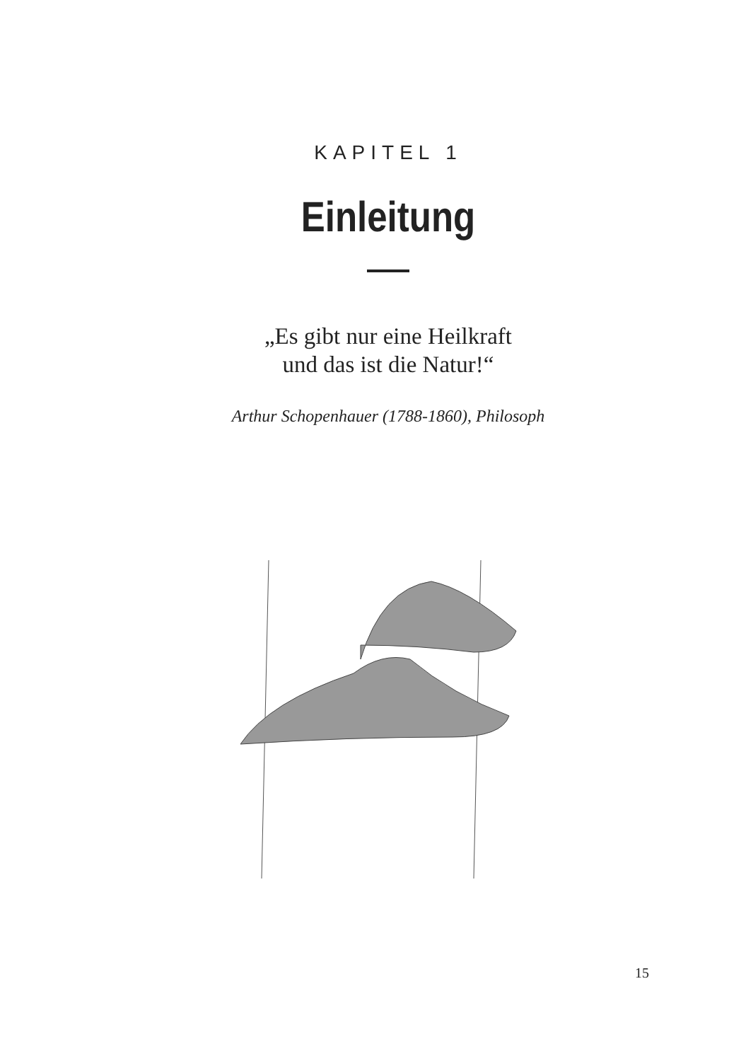KAPITEL 1
Einleitung
„Es gibt nur eine Heilkraft
und das ist die Natur!“
Arthur Schopenhauer (1788-1860), Philosoph
15